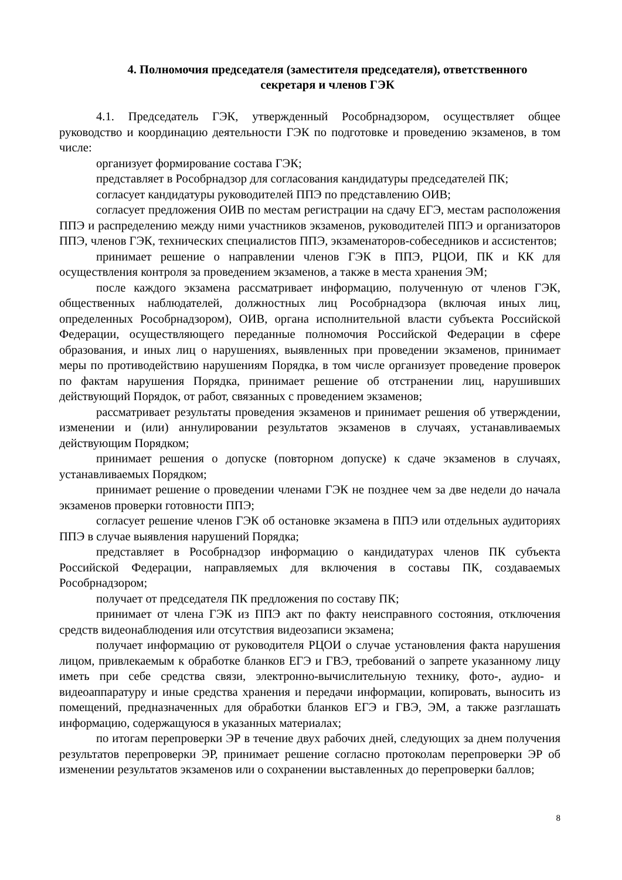4. Полномочия председателя (заместителя председателя), ответственного
секретаря и членов ГЭК
4.1. Председатель ГЭК, утвержденный Рособрнадзором, осуществляет общее руководство и координацию деятельности ГЭК по подготовке и проведению экзаменов, в том числе:
организует формирование состава ГЭК;
представляет в Рособрнадзор для согласования кандидатуры председателей ПК;
согласует кандидатуры руководителей ППЭ по представлению ОИВ;
согласует предложения ОИВ по местам регистрации на сдачу ЕГЭ, местам расположения ППЭ и распределению между ними участников экзаменов, руководителей ППЭ и организаторов ППЭ, членов ГЭК, технических специалистов ППЭ, экзаменаторов-собеседников и ассистентов;
принимает решение о направлении членов ГЭК в ППЭ, РЦОИ, ПК и КК для осуществления контроля за проведением экзаменов, а также в места хранения ЭМ;
после каждого экзамена рассматривает информацию, полученную от членов ГЭК, общественных наблюдателей, должностных лиц Рособрнадзора (включая иных лиц, определенных Рособрнадзором), ОИВ, органа исполнительной власти субъекта Российской Федерации, осуществляющего переданные полномочия Российской Федерации в сфере образования, и иных лиц о нарушениях, выявленных при проведении экзаменов, принимает меры по противодействию нарушениям Порядка, в том числе организует проведение проверок по фактам нарушения Порядка, принимает решение об отстранении лиц, нарушивших действующий Порядок, от работ, связанных с проведением экзаменов;
рассматривает результаты проведения экзаменов и принимает решения об утверждении, изменении и (или) аннулировании результатов экзаменов в случаях, устанавливаемых действующим Порядком;
принимает решения о допуске (повторном допуске) к сдаче экзаменов в случаях, устанавливаемых Порядком;
принимает решение о проведении членами ГЭК не позднее чем за две недели до начала экзаменов проверки готовности ППЭ;
согласует решение членов ГЭК об остановке экзамена в ППЭ или отдельных аудиториях ППЭ в случае выявления нарушений Порядка;
представляет в Рособрнадзор информацию о кандидатурах членов ПК субъекта Российской Федерации, направляемых для включения в составы ПК, создаваемых Рособрнадзором;
получает от председателя ПК предложения по составу ПК;
принимает от члена ГЭК из ППЭ акт по факту неисправного состояния, отключения средств видеонаблюдения или отсутствия видеозаписи экзамена;
получает информацию от руководителя РЦОИ о случае установления факта нарушения лицом, привлекаемым к обработке бланков ЕГЭ и ГВЭ, требований о запрете указанному лицу иметь при себе средства связи, электронно-вычислительную технику, фото-, аудио- и видеоаппаратуру и иные средства хранения и передачи информации, копировать, выносить из помещений, предназначенных для обработки бланков ЕГЭ и ГВЭ, ЭМ, а также разглашать информацию, содержащуюся в указанных материалах;
по итогам перепроверки ЭР в течение двух рабочих дней, следующих за днем получения результатов перепроверки ЭР, принимает решение согласно протоколам перепроверки ЭР об изменении результатов экзаменов или о сохранении выставленных до перепроверки баллов;
8